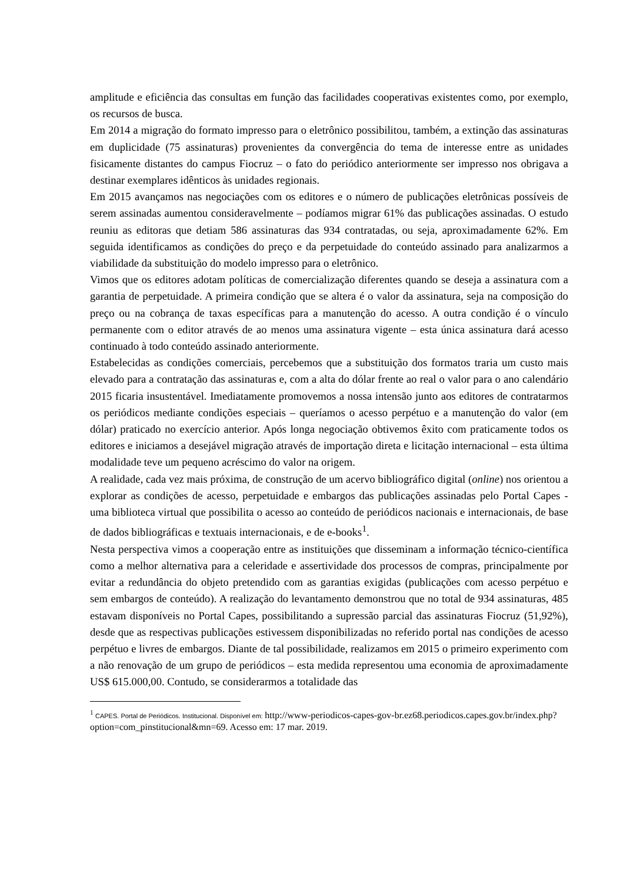amplitude e eficiência das consultas em função das facilidades cooperativas existentes como, por exemplo, os recursos de busca.
Em 2014 a migração do formato impresso para o eletrônico possibilitou, também, a extinção das assinaturas em duplicidade (75 assinaturas) provenientes da convergência do tema de interesse entre as unidades fisicamente distantes do campus Fiocruz – o fato do periódico anteriormente ser impresso nos obrigava a destinar exemplares idênticos às unidades regionais.
Em 2015 avançamos nas negociações com os editores e o número de publicações eletrônicas possíveis de serem assinadas aumentou consideravelmente – podíamos migrar 61% das publicações assinadas. O estudo reuniu as editoras que detiam 586 assinaturas das 934 contratadas, ou seja, aproximadamente 62%. Em seguida identificamos as condições do preço e da perpetuidade do conteúdo assinado para analizarmos a viabilidade da substituição do modelo impresso para o eletrônico.
Vimos que os editores adotam políticas de comercialização diferentes quando se deseja a assinatura com a garantia de perpetuidade. A primeira condição que se altera é o valor da assinatura, seja na composição do preço ou na cobrança de taxas específicas para a manutenção do acesso. A outra condição é o vínculo permanente com o editor através de ao menos uma assinatura vigente – esta única assinatura dará acesso continuado à todo conteúdo assinado anteriormente.
Estabelecidas as condições comerciais, percebemos que a substituição dos formatos traria um custo mais elevado para a contratação das assinaturas e, com a alta do dólar frente ao real o valor para o ano calendário 2015 ficaria insustentável. Imediatamente promovemos a nossa intensão junto aos editores de contratarmos os periódicos mediante condições especiais – queríamos o acesso perpétuo e a manutenção do valor (em dólar) praticado no exercício anterior. Após longa negociação obtivemos êxito com praticamente todos os editores e iniciamos a desejável migração através de importação direta e licitação internacional – esta última modalidade teve um pequeno acréscimo do valor na origem.
A realidade, cada vez mais próxima, de construção de um acervo bibliográfico digital (online) nos orientou a explorar as condições de acesso, perpetuidade e embargos das publicações assinadas pelo Portal Capes - uma biblioteca virtual que possibilita o acesso ao conteúdo de periódicos nacionais e internacionais, de base de dados bibliográficas e textuais internacionais, e de e-books<sup>1</sup>.
Nesta perspectiva vimos a cooperação entre as instituições que disseminam a informação técnico-científica como a melhor alternativa para a celeridade e assertividade dos processos de compras, principalmente por evitar a redundância do objeto pretendido com as garantias exigidas (publicações com acesso perpétuo e sem embargos de conteúdo). A realização do levantamento demonstrou que no total de 934 assinaturas, 485 estavam disponíveis no Portal Capes, possibilitando a supressão parcial das assinaturas Fiocruz (51,92%), desde que as respectivas publicações estivessem disponibilizadas no referido portal nas condições de acesso perpétuo e livres de embargos. Diante de tal possibilidade, realizamos em 2015 o primeiro experimento com a não renovação de um grupo de periódicos – esta medida representou uma economia de aproximadamente US$ 615.000,00. Contudo, se considerarmos a totalidade das
<sup>1</sup> CAPES. Portal de Periódicos. Institucional. Disponível em: http://www-periodicos-capes-gov-br.ez68.periodicos.capes.gov.br/index.php?option=com_pinstitucional&mn=69. Acesso em: 17 mar. 2019.